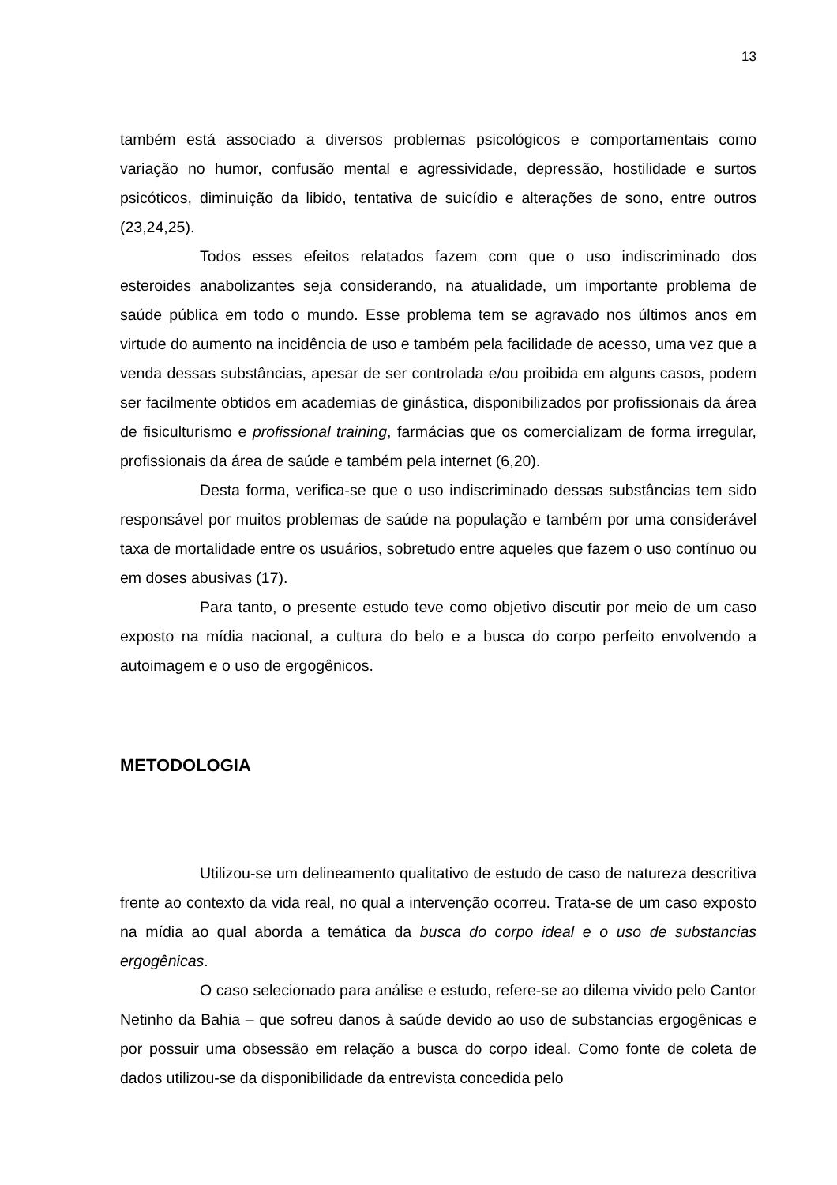13
também está associado a diversos problemas psicológicos e comportamentais como variação no humor, confusão mental e agressividade, depressão, hostilidade e surtos psicóticos, diminuição da libido, tentativa de suicídio e alterações de sono, entre outros (23,24,25).
Todos esses efeitos relatados fazem com que o uso indiscriminado dos esteroides anabolizantes seja considerando, na atualidade, um importante problema de saúde pública em todo o mundo. Esse problema tem se agravado nos últimos anos em virtude do aumento na incidência de uso e também pela facilidade de acesso, uma vez que a venda dessas substâncias, apesar de ser controlada e/ou proibida em alguns casos, podem ser facilmente obtidos em academias de ginástica, disponibilizados por profissionais da área de fisiculturismo e profissional training, farmácias que os comercializam de forma irregular, profissionais da área de saúde e também pela internet (6,20).
Desta forma, verifica-se que o uso indiscriminado dessas substâncias tem sido responsável por muitos problemas de saúde na população e também por uma considerável taxa de mortalidade entre os usuários, sobretudo entre aqueles que fazem o uso contínuo ou em doses abusivas (17).
Para tanto, o presente estudo teve como objetivo discutir por meio de um caso exposto na mídia nacional, a cultura do belo e a busca do corpo perfeito envolvendo a autoimagem e o uso de ergogênicos.
METODOLOGIA
Utilizou-se um delineamento qualitativo de estudo de caso de natureza descritiva frente ao contexto da vida real, no qual a intervenção ocorreu. Trata-se de um caso exposto na mídia ao qual aborda a temática da busca do corpo ideal e o uso de substancias ergogênicas.
O caso selecionado para análise e estudo, refere-se ao dilema vivido pelo Cantor Netinho da Bahia – que sofreu danos à saúde devido ao uso de substancias ergogênicas e por possuir uma obsessão em relação a busca do corpo ideal. Como fonte de coleta de dados utilizou-se da disponibilidade da entrevista concedida pelo